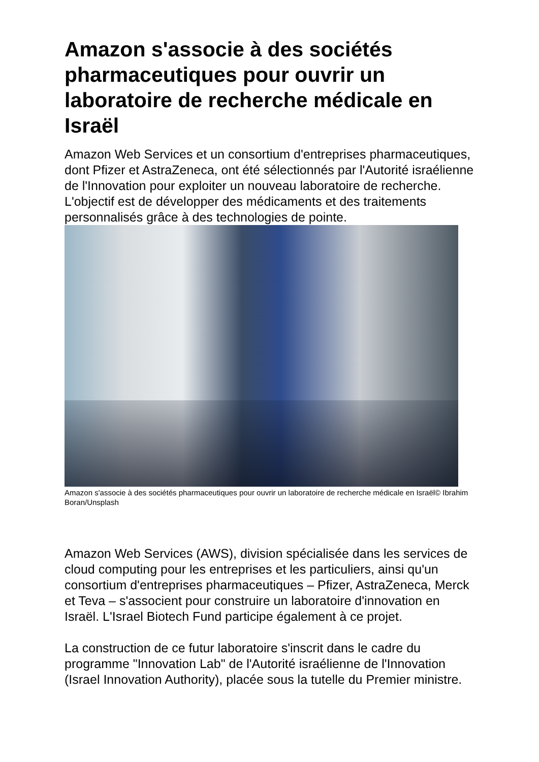Amazon s'associe à des sociétés pharmaceutiques pour ouvrir un laboratoire de recherche médicale en Israël
Amazon Web Services et un consortium d'entreprises pharmaceutiques, dont Pfizer et AstraZeneca, ont été sélectionnés par l'Autorité israélienne de l'Innovation pour exploiter un nouveau laboratoire de recherche. L'objectif est de développer des médicaments et des traitements personnalisés grâce à des technologies de pointe.
Amazon s'associe à des sociétés pharmaceutiques pour ouvrir un laboratoire de recherche médicale en Israël© Ibrahim Boran/Unsplash
Amazon Web Services (AWS), division spécialisée dans les services de cloud computing pour les entreprises et les particuliers, ainsi qu'un consortium d'entreprises pharmaceutiques – Pfizer, AstraZeneca, Merck et Teva – s'associent pour construire un laboratoire d'innovation en Israël. L'Israel Biotech Fund participe également à ce projet.
La construction de ce futur laboratoire s'inscrit dans le cadre du programme "Innovation Lab" de l'Autorité israélienne de l'Innovation (Israel Innovation Authority), placée sous la tutelle du Premier ministre.